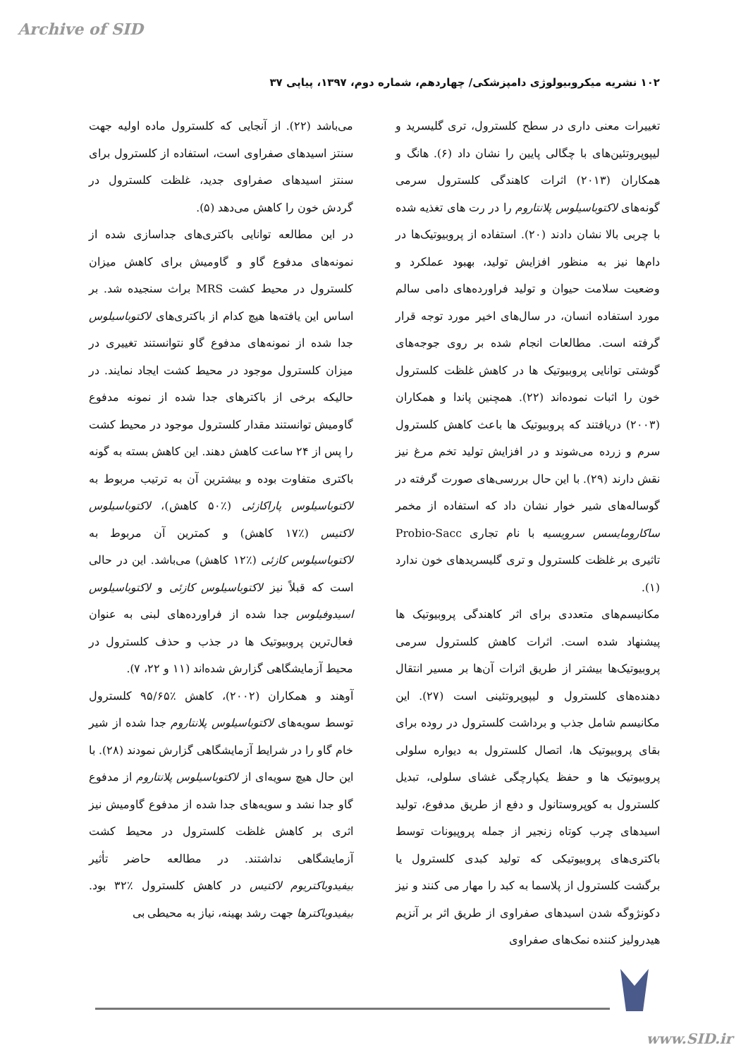Archive of SID
۱۰۲ نشریه میکروبیولوژی دامپزشکی/ چهاردهم، شماره دوم، ۱۳۹۷، پیاپی ۳۷
تغییرات معنی داری در سطح کلسترول، تری گلیسرید و لیپوپروتئین‌های با چگالی پایین را نشان داد (۶). هانگ و همکاران (۲۰۱۳) اثرات کاهندگی کلسترول سرمی گونه‌های لاکتوباسیلوس پلانتاروم را در رت های تغذیه شده با چربی بالا نشان دادند (۲۰). استفاده از پروبیوتیک‌ها در دام‌ها نیز به منظور افزایش تولید، بهبود عملکرد و وضعیت سلامت حیوان و تولید فراورده‌های دامی سالم مورد استفاده انسان، در سال‌های اخیر مورد توجه قرار گرفته است. مطالعات انجام شده بر روی جوجه‌های گوشتی توانایی پروبیوتیک ها در کاهش غلظت کلسترول خون را اثبات نموده‌اند (۲۲). همچنین پاندا و همکاران (۲۰۰۳) دریافتند که پروبیوتیک ها باعث کاهش کلسترول سرم و زرده می‌شوند و در افزایش تولید تخم مرغ نیز نقش دارند (۲۹). با این حال بررسی‌های صورت گرفته در گوساله‌های شیر خوار نشان داد که استفاده از مخمر ساکارومایسس سرویسیه با نام تجاری Probio-Sacc تاثیری بر غلظت کلسترول و تری گلیسریدهای خون ندارد (۱).
مکانیسم‌های متعددی برای اثر کاهندگی پروبیوتیک ها پیشنهاد شده است. اثرات کاهش کلسترول سرمی پروبیوتیک‌ها بیشتر از طریق اثرات آن‌ها بر مسیر انتقال دهنده‌های کلسترول و لیپوپروتئینی است (۲۷). این مکانیسم شامل جذب و برداشت کلسترول در روده برای بقای پروبیوتیک ها، اتصال کلسترول به دیواره سلولی پروبیوتیک ها و حفظ یکپارچگی غشای سلولی، تبدیل کلسترول به کوپروستانول و دفع از طریق مدفوع، تولید اسیدهای چرب کوتاه زنجیر از جمله پروپیونات توسط باکتری‌های پروبیوتیکی که تولید کبدی کلسترول یا برگشت کلسترول از پلاسما به کبد را مهار می کنند و نیز دکونژوگه شدن اسیدهای صفراوی از طریق اثر بر آنزیم هیدرولیز کننده نمک‌های صفراوی
می‌باشد (۲۲). از آنجایی که کلسترول ماده اولیه جهت سنتز اسیدهای صفراوی است، استفاده از کلسترول برای سنتز اسیدهای صفراوی جدید، غلظت کلسترول در گردش خون را کاهش می‌دهد (۵).
در این مطالعه توانایی باکتری‌های جداسازی شده از نمونه‌های مدفوع گاو و گاومیش برای کاهش میزان کلسترول در محیط کشت MRS براث سنجیده شد. بر اساس این یافته‌ها هیچ کدام از باکتری‌های لاکتوباسیلوس جدا شده از نمونه‌های مدفوع گاو نتوانستند تغییری در میزان کلسترول موجود در محیط کشت ایجاد نمایند. در حالیکه برخی از باکترهای جدا شده از نمونه مدفوع گاومیش توانستند مقدار کلسترول موجود در محیط کشت را پس از ۲۴ ساعت کاهش دهند. این کاهش بسته به گونه باکتری متفاوت بوده و بیشترین آن به ترتیب مربوط به لاکتوباسیلوس پاراکازئی (٪۵۰ کاهش)، لاکتوباسیلوس لاکتیس (٪۱۷ کاهش) و کمترین آن مربوط به لاکتوباسیلوس کازئی (٪۱۲ کاهش) می‌باشد. این در حالی است که قبلاً نیز لاکتوباسیلوس کازئی و لاکتوباسیلوس اسیدوفیلوس جدا شده از فراورده‌های لبنی به عنوان فعال‌ترین پروبیوتیک ها در جذب و حذف کلسترول در محیط آزمایشگاهی گزارش شده‌اند (۱۱ و ۲۲، ۷).
آوهند و همکاران (۲۰۰۲)، کاهش ٪۹۵/۶۵ کلسترول توسط سویه‌های لاکتوباسیلوس پلانتاروم جدا شده از شیر خام گاو را در شرایط آزمایشگاهی گزارش نمودند (۲۸). با این حال هیچ سویه‌ای از لاکتوباسیلوس پلانتاروم از مدفوع گاو جدا نشد و سویه‌های جدا شده از مدفوع گاومیش نیز اثری بر کاهش غلظت کلسترول در محیط کشت آزمایشگاهی نداشتند. در مطالعه حاضر تأثیر بیفیدوباکتریوم لاکتیس در کاهش کلسترول ٪۳۲ بود. بیفیدوباکترها جهت رشد بهینه، نیاز به محیطی بی
www.SID.ir